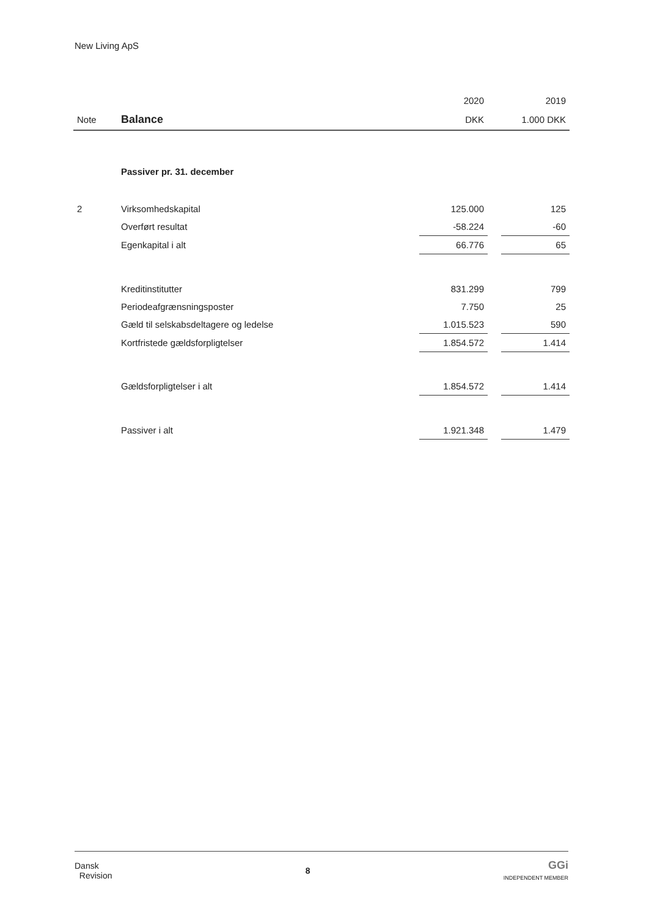New Living ApS
| | | 2020 | | 2019 |
| Note | Balance | DKK | | 1.000 DKK |
| | Passiver pr. 31. december | | | |
| 2 | Virksomhedskapital | 125.000 | | 125 |
| | Overført resultat | -58.224 | | -60 |
| | Egenkapital i alt | 66.776 | | 65 |
| | Kreditinstitutter | 831.299 | | 799 |
| | Periodeafgrænsningsposter | 7.750 | | 25 |
| | Gæld til selskabsdeltagere og ledelse | 1.015.523 | | 590 |
| | Kortfristede gældsforpligtelser | 1.854.572 | | 1.414 |
| | Gældsforpligtelser i alt | 1.854.572 | | 1.414 |
| | Passiver i alt | 1.921.348 | | 1.479 |
Dansk
Revision
8
GGi
INDEPENDENT MEMBER